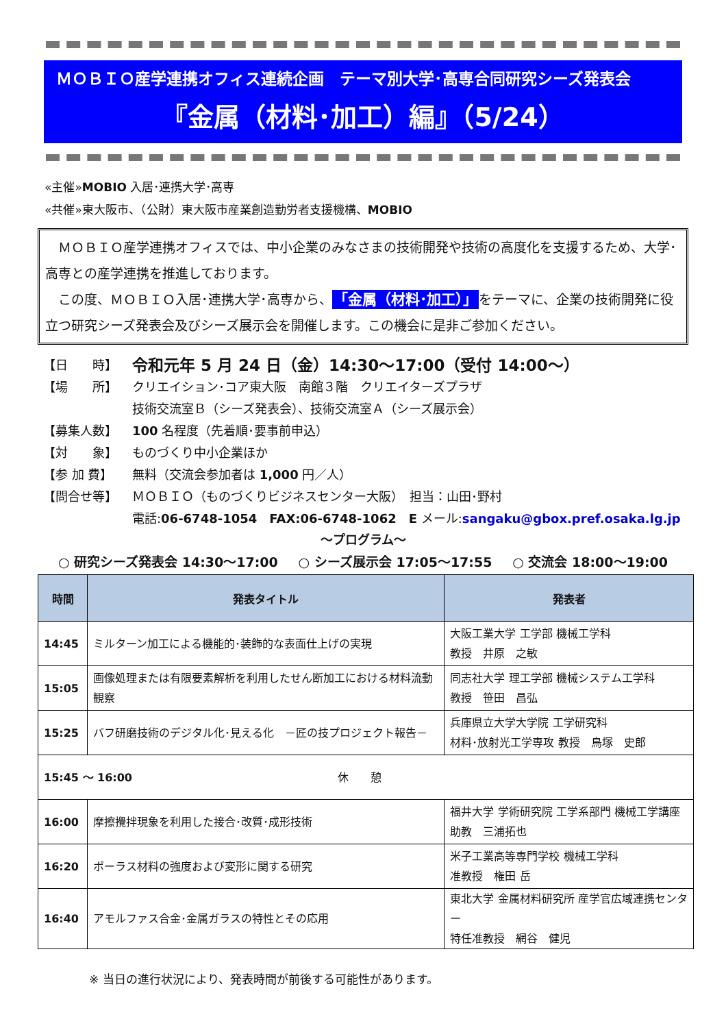ＭＯＢＩＯ産学連携オフィス連続企画　テーマ別大学･高専合同研究シーズ発表会
『金属（材料･加工）編』（5/24）
«主催»MOBIO 入居･連携大学･高専
«共催»東大阪市、（公財）東大阪市産業創造勤労者支援機構、MOBIO
　ＭＯＢＩＯ産学連携オフィスでは、中小企業のみなさまの技術開発や技術の高度化を支援するため、大学･高専との産学連携を推進しております。
　この度、ＭＯＢＩＯ入居･連携大学･高専から、「金属（材料･加工）」をテーマに、企業の技術開発に役立つ研究シーズ発表会及びシーズ展示会を開催します。この機会に是非ご参加ください。
【日　　時】 令和元年 5 月 24 日（金）14:30～17:00（受付 14:00～）
【場　　所】 クリエイション･コア東大阪　南館３階　クリエイターズプラザ
技術交流室Ｂ（シーズ発表会）、技術交流室Ａ（シーズ展示会）
【募集人数】 100 名程度（先着順･要事前申込）
【対　　象】 ものづくり中小企業ほか
【参 加 費】 無料（交流会参加者は 1,000 円／人）
【問合せ等】 ＭＯＢＩＯ（ものづくりビジネスセンター大阪）　担当：山田･野村
電話:06-6748-1054　FAX:06-6748-1062　E メール:sangaku@gbox.pref.osaka.lg.jp
～プログラム～
○ 研究シーズ発表会 14:30～17:00 ○ シーズ展示会 17:05～17:55 ○ 交流会 18:00～19:00
| 時間 | 発表タイトル | 発表者 |
| --- | --- | --- |
| 14:45 | ミルターン加工による機能的･装飾的な表面仕上げの実現 | 大阪工業大学 工学部 機械工学科 教授 井原 之敏 |
| 15:05 | 画像処理または有限要素解析を利用したせん断加工における材料流動観察 | 同志社大学 理工学部 機械システム工学科 教授 笹田 昌弘 |
| 15:25 | バフ研磨技術のデジタル化･見える化 －匠の技プロジェクト報告－ | 兵庫県立大学大学院 工学研究科 材料･放射光工学専攻 教授 鳥塚 史郎 |
| 15:45 ～ 16:00 休 憩 | | |
| 16:00 | 摩擦攪拌現象を利用した接合･改質･成形技術 | 福井大学 学術研究院 工学系部門 機械工学講座 助教 三浦拓也 |
| 16:20 | ポーラス材料の強度および変形に関する研究 | 米子工業高等専門学校 機械工学科 准教授 権田 岳 |
| 16:40 | アモルファス合金･金属ガラスの特性とその応用 | 東北大学 金属材料研究所 産学官広域連携センター 特任准教授 網谷 健児 |
※ 当日の進行状況により、発表時間が前後する可能性があります。